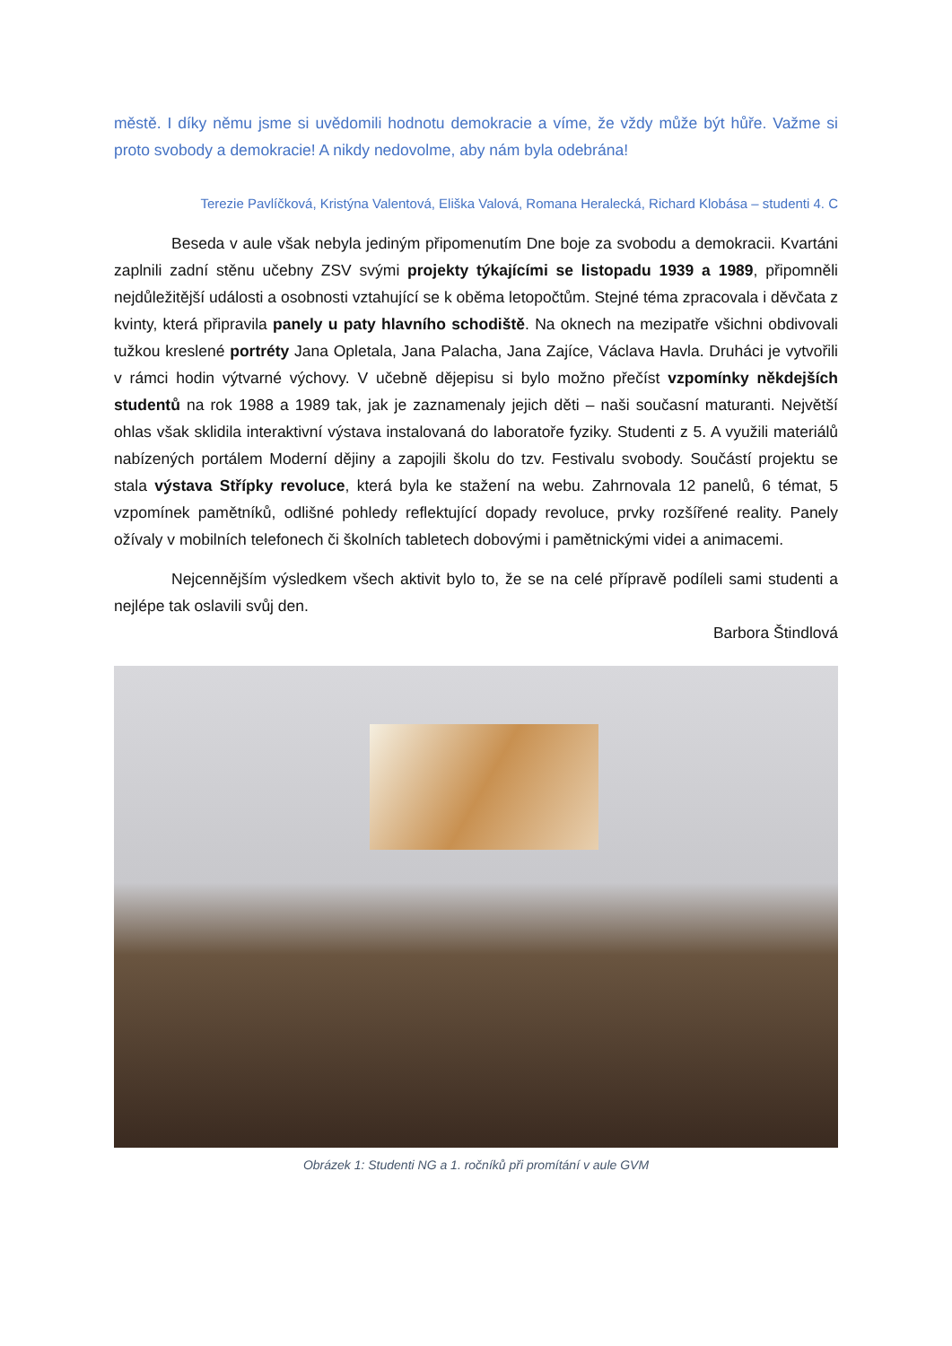městě. I díky němu jsme si uvědomili hodnotu demokracie a víme, že vždy může být hůře. Važme si proto svobody a demokracie! A nikdy nedovolme, aby nám byla odebrána!
Terezie Pavlíčková, Kristýna Valentová, Eliška Valová, Romana Heralecká, Richard Klobása – studenti 4. C
Beseda v aule však nebyla jediným připomenutím Dne boje za svobodu a demokracii. Kvartáni zaplnili zadní stěnu učebny ZSV svými projekty týkajícími se listopadu 1939 a 1989, připomněli nejdůležitější události a osobnosti vztahující se k oběma letopočtům. Stejné téma zpracovala i děvčata z kvinty, která připravila panely u paty hlavního schodiště. Na oknech na mezipatře všichni obdivovali tužkou kreslené portréty Jana Opletala, Jana Palacha, Jana Zajíce, Václava Havla. Druháci je vytvořili v rámci hodin výtvarné výchovy. V učebně dějepisu si bylo možno přečíst vzpomínky někdejších studentů na rok 1988 a 1989 tak, jak je zaznamenaly jejich děti – naši současní maturanti. Největší ohlas však sklidila interaktivní výstava instalovaná do laboratoře fyziky. Studenti z 5. A využili materiálů nabízených portálem Moderní dějiny a zapojili školu do tzv. Festivalu svobody. Součástí projektu se stala výstava Střípky revoluce, která byla ke stažení na webu. Zahrnovala 12 panelů, 6 témat, 5 vzpomínek pamětníků, odlišné pohledy reflektující dopady revoluce, prvky rozšířené reality. Panely ožívaly v mobilních telefonech či školních tabletech dobovými i pamětnickými videi a animacemi.
Nejcennějším výsledkem všech aktivit bylo to, že se na celé přípravě podíleli sami studenti a nejlépe tak oslavili svůj den.
Barbora Štindlová
Obrázek 1: Studenti NG a 1. ročníků při promítání v aule GVM